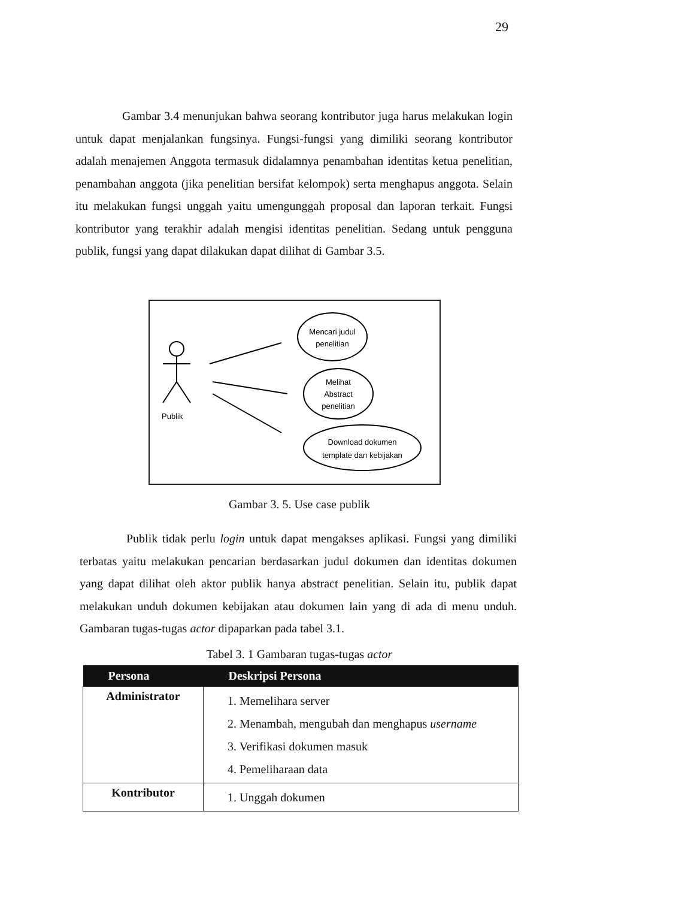29
Gambar 3.4 menunjukan bahwa seorang kontributor juga harus melakukan login untuk dapat menjalankan fungsinya. Fungsi-fungsi yang dimiliki seorang kontributor adalah menajemen Anggota termasuk didalamnya penambahan identitas ketua penelitian, penambahan anggota (jika penelitian bersifat kelompok) serta menghapus anggota. Selain itu melakukan fungsi unggah yaitu umengunggah proposal dan laporan terkait. Fungsi kontributor yang terakhir adalah mengisi identitas penelitian. Sedang untuk pengguna publik, fungsi yang dapat dilakukan dapat dilihat di Gambar 3.5.
Publik
Mencari judul
penelitian
Melihat
Abstract
penelitian
Download dokumen
template dan kebijakan
Gambar 3. 5. Use case publik
Publik tidak perlu login untuk dapat mengakses aplikasi. Fungsi yang dimiliki terbatas yaitu melakukan pencarian berdasarkan judul dokumen dan identitas dokumen yang dapat dilihat oleh aktor publik hanya abstract penelitian. Selain itu, publik dapat melakukan unduh dokumen kebijakan atau dokumen lain yang di ada di menu unduh. Gambaran tugas-tugas actor dipaparkan pada tabel 3.1.
Tabel 3. 1 Gambaran tugas-tugas actor
| Persona | Deskripsi Persona |
| --- | --- |
| Administrator | 1. Memelihara server 2. Menambah, mengubah dan menghapus username 3. Verifikasi dokumen masuk 4. Pemeliharaan data |
| Kontributor | 1. Unggah dokumen |